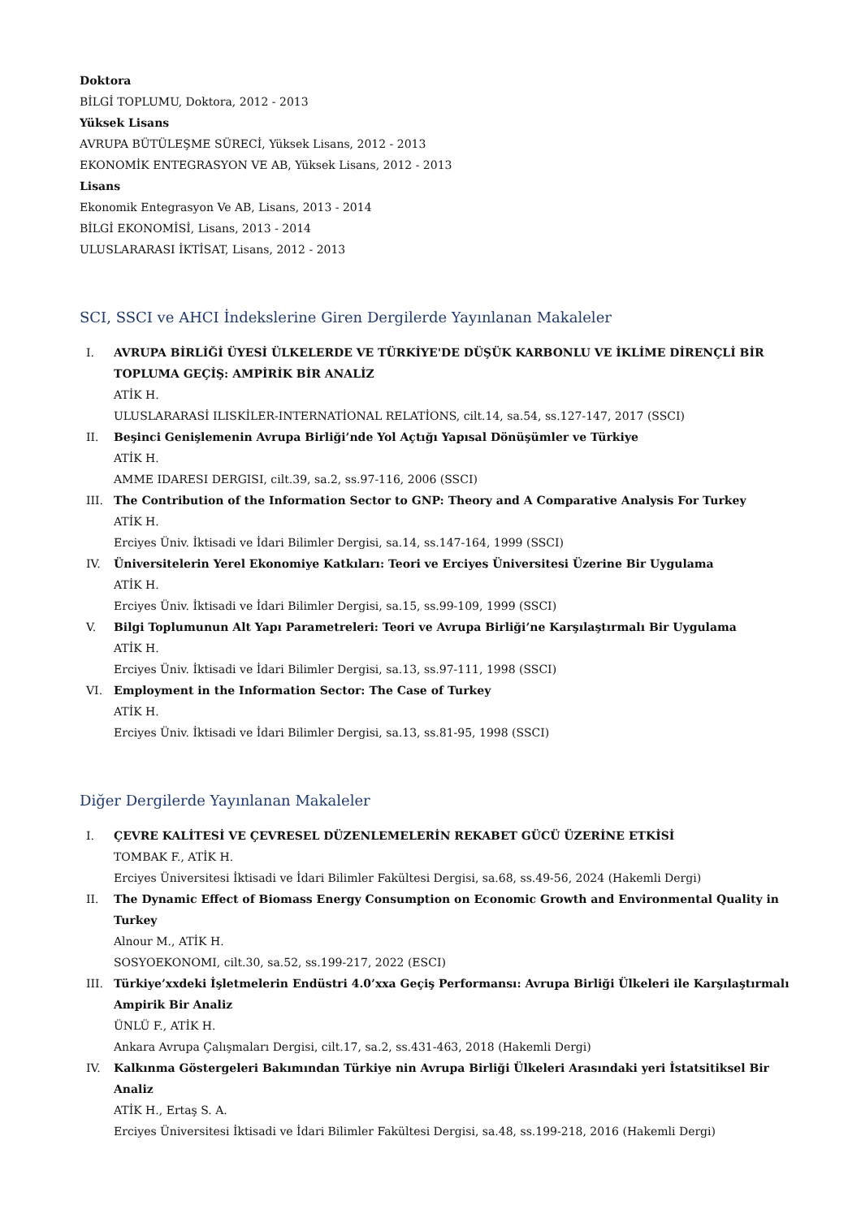Doktora
BİLGİ TOPLUMU, Doktora, 2012 - 2013
Yüksek Lisans
AVRUPA BÜTÜLEŞME SÜRECİ, Yüksek Lisans, 2012 - 2013
EKONOMİK ENTEGRASYON VE AB, Yüksek Lisans, 2012 - 2013
Lisans
Ekonomik Entegrasyon Ve AB, Lisans, 2013 - 2014
BİLGİ EKONOMİSİ, Lisans, 2013 - 2014
ULUSLARARASI İKTİSAT, Lisans, 2012 - 2013
SCI, SSCI ve AHCI İndekslerine Giren Dergilerde Yayınlanan Makaleler
I. AVRUPA BİRLİĞİ ÜYESİ ÜLKELERDE VE TÜRKİYE'DE DÜŞÜK KARBONLU VE İKLİME DİRENÇLİ BİR TOPLUMA GEÇİŞ: AMPİRİK BİR ANALİZ
ATİK H.
ULUSLARARASİ ILISKİLER-INTERNATİONAL RELATİONS, cilt.14, sa.54, ss.127-147, 2017 (SSCI)
II. Beşinci Genişlemenin Avrupa Birliği’nde Yol Açtığı Yapısal Dönüşümler ve Türkiye
ATİK H.
AMME IDARESI DERGISI, cilt.39, sa.2, ss.97-116, 2006 (SSCI)
III. The Contribution of the Information Sector to GNP: Theory and A Comparative Analysis For Turkey
ATİK H.
Erciyes Üniv. İktisadi ve İdari Bilimler Dergisi, sa.14, ss.147-164, 1999 (SSCI)
IV. Üniversitelerin Yerel Ekonomiye Katkıları: Teori ve Erciyes Üniversitesi Üzerine Bir Uygulama
ATİK H.
Erciyes Üniv. İktisadi ve İdari Bilimler Dergisi, sa.15, ss.99-109, 1999 (SSCI)
V. Bilgi Toplumunun Alt Yapı Parametreleri: Teori ve Avrupa Birliği’ne Karşılaştırmalı Bir Uygulama
ATİK H.
Erciyes Üniv. İktisadi ve İdari Bilimler Dergisi, sa.13, ss.97-111, 1998 (SSCI)
VI. Employment in the Information Sector: The Case of Turkey
ATİK H.
Erciyes Üniv. İktisadi ve İdari Bilimler Dergisi, sa.13, ss.81-95, 1998 (SSCI)
Diğer Dergilerde Yayınlanan Makaleler
I. ÇEVRE KALİTESİ VE ÇEVRESEL DÜZENLEMELERİN REKABET GÜCÜ ÜZERİNE ETKİSİ
TOMBAK F., ATİK H.
Erciyes Üniversitesi İktisadi ve İdari Bilimler Fakültesi Dergisi, sa.68, ss.49-56, 2024 (Hakemli Dergi)
II. The Dynamic Effect of Biomass Energy Consumption on Economic Growth and Environmental Quality in Turkey
Alnour M., ATİK H.
SOSYOEKONOMI, cilt.30, sa.52, ss.199-217, 2022 (ESCI)
III. Türkiye’xxdeki İşletmelerin Endüstri 4.0’xxa Geçiş Performansı: Avrupa Birliği Ülkeleri ile Karşılaştırmalı Ampirik Bir Analiz
ÜNLÜ F., ATİK H.
Ankara Avrupa Çalışmaları Dergisi, cilt.17, sa.2, ss.431-463, 2018 (Hakemli Dergi)
IV. Kalkınma Göstergeleri Bakımından Türkiye nin Avrupa Birliği Ülkeleri Arasındaki yeri İstatsitiksel Bir Analiz
ATİK H., Ertaş S. A.
Erciyes Üniversitesi İktisadi ve İdari Bilimler Fakültesi Dergisi, sa.48, ss.199-218, 2016 (Hakemli Dergi)